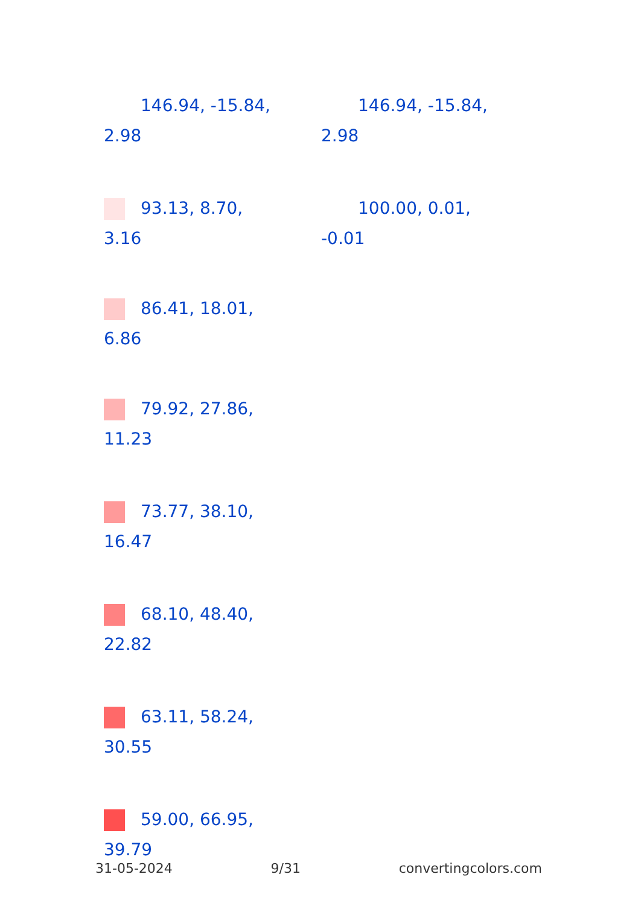146.94, -15.84, 2.98
93.13, 8.70, 3.16
86.41, 18.01, 6.86
79.92, 27.86, 11.23
73.77, 38.10, 16.47
68.10, 48.40, 22.82
63.11, 58.24, 30.55
59.00, 66.95, 39.79
146.94, -15.84, 2.98
100.00, 0.01, -0.01
31-05-2024 9/31 convertingcolors.com